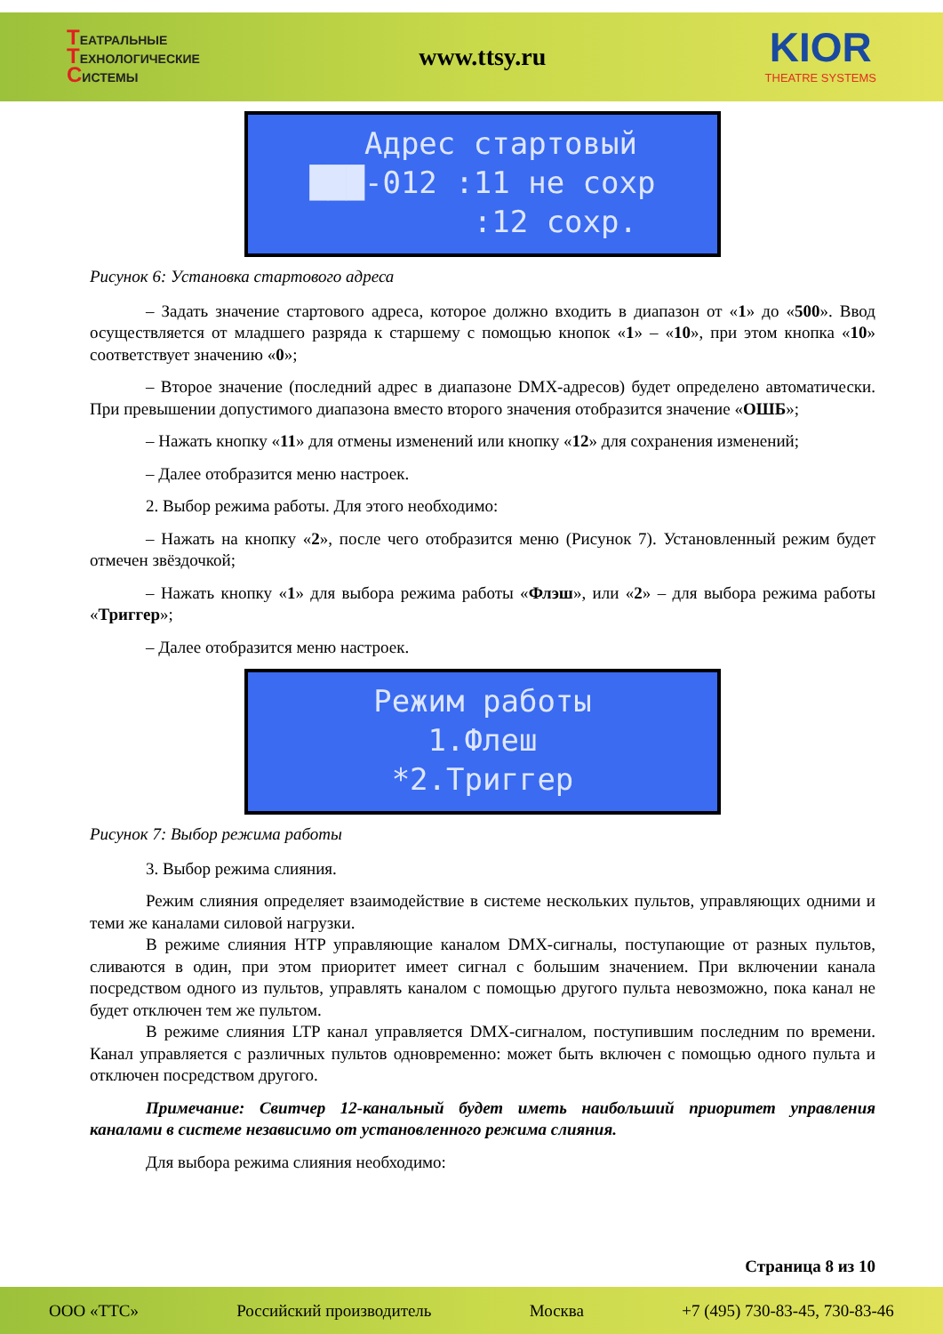ТЕАТРАЛЬНЫЕ
ТЕХНОЛОГИЧЕСКИЕ
СИСТЕМЫ
www.ttsy.ru
KIOR
THEATRE SYSTEMS
Адрес стартовый ███-012 :11 не сохр :12 сохр.
Рисунок 6: Установка стартового адреса
– Задать значение стартового адреса, которое должно входить в диапазон от «1» до «500». Ввод осуществляется от младшего разряда к старшему с помощью кнопок «1» – «10», при этом кнопка «10» соответствует значению «0»;
– Второе значение (последний адрес в диапазоне DMX-адресов) будет определено автоматически. При превышении допустимого диапазона вместо второго значения отобразится значение «ОШБ»;
– Нажать кнопку «11» для отмены изменений или кнопку «12» для сохранения изменений;
– Далее отобразится меню настроек.
2. Выбор режима работы. Для этого необходимо:
– Нажать на кнопку «2», после чего отобразится меню (Рисунок 7). Установленный режим будет отмечен звёздочкой;
– Нажать кнопку «1» для выбора режима работы «Флэш», или «2» – для выбора режима работы «Триггер»;
– Далее отобразится меню настроек.
Режим работы 1.Флеш *2.Триггер
Рисунок 7: Выбор режима работы
3. Выбор режима слияния.
Режим слияния определяет взаимодействие в системе нескольких пультов, управляющих одними и теми же каналами силовой нагрузки.
В режиме слияния HTP управляющие каналом DMX-сигналы, поступающие от разных пультов, сливаются в один, при этом приоритет имеет сигнал с большим значением. При включении канала посредством одного из пультов, управлять каналом с помощью другого пульта невозможно, пока канал не будет отключен тем же пультом.
В режиме слияния LTP канал управляется DMX-сигналом, поступившим последним по времени. Канал управляется с различных пультов одновременно: может быть включен с помощью одного пульта и отключен посредством другого.
Примечание: Свитчер 12-канальный будет иметь наибольший приоритет управления каналами в системе независимо от установленного режима слияния.
Для выбора режима слияния необходимо:
Страница 8 из 10
ООО «ТТС» Российский производитель Москва +7 (495) 730-83-45, 730-83-46